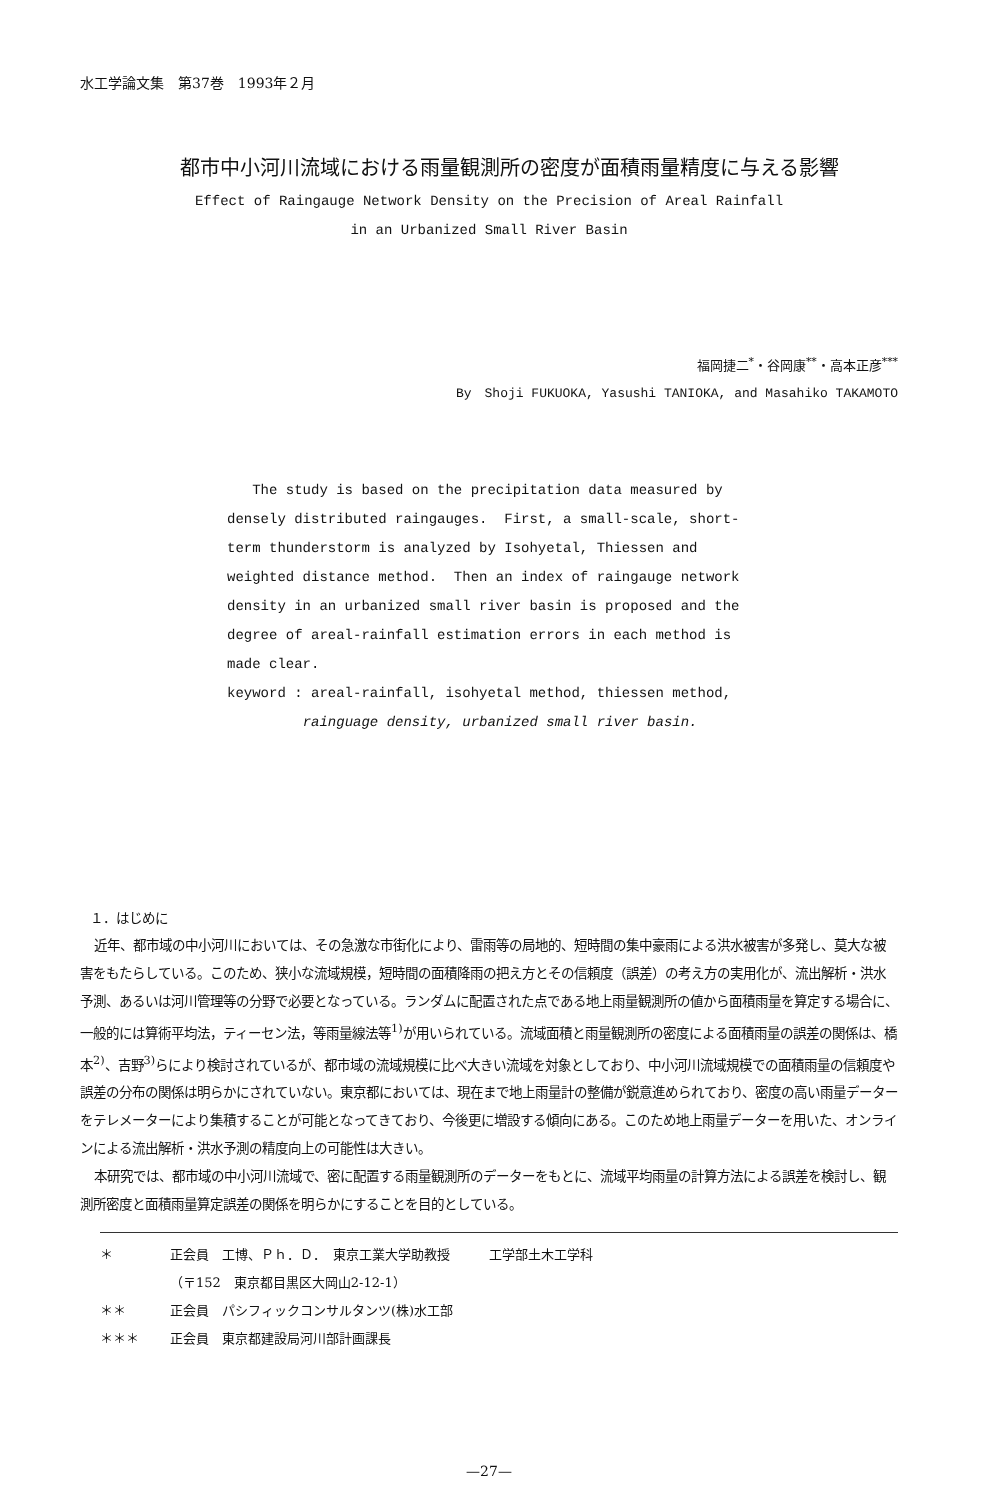水工学論文集　第37巻　1993年２月
都市中小河川流域における雨量観測所の密度が面積雨量精度に与える影響
Effect of Raingauge Network Density on the Precision of Areal Rainfall
in an Urbanized Small River Basin
福岡捷二<sup>*</sup>・谷岡康<sup>**</sup>・高本正彦<sup>***</sup>
By　Shoji FUKUOKA, Yasushi TANIOKA, and Masahiko TAKAMOTO
The study is based on the precipitation data measured by densely distributed raingauges. First, a small-scale, short-term thunderstorm is analyzed by Isohyetal, Thiessen and weighted distance method. Then an index of raingauge network density in an urbanized small river basin is proposed and the degree of areal-rainfall estimation errors in each method is made clear.
keyword : areal-rainfall, isohyetal method, thiessen method,
rainguage density, urbanized small river basin.
１．はじめに
近年、都市域の中小河川においては、その急激な市街化により、雷雨等の局地的、短時間の集中豪雨による洪水被害が多発し、莫大な被害をもたらしている。このため、狭小な流域規模，短時間の面積降雨の把え方とその信頼度（誤差）の考え方の実用化が、流出解析・洪水予測、あるいは河川管理等の分野で必要となっている。ランダムに配置された点である地上雨量観測所の値から面積雨量を算定する場合に、一般的には算術平均法，ティーセン法，等雨量線法等<sup>1)</sup>が用いられている。流域面積と雨量観測所の密度による面積雨量の誤差の関係は、橋本<sup>2)</sup>、吉野<sup>3)</sup>らにより検討されているが、都市域の流域規模に比べ大きい流域を対象としており、中小河川流域規模での面積雨量の信頼度や誤差の分布の関係は明らかにされていない。東京都においては、現在まで地上雨量計の整備が鋭意進められており、密度の高い雨量データーをテレメーターにより集積することが可能となってきており、今後更に増設する傾向にある。このため地上雨量データーを用いた、オンラインによる流出解析・洪水予測の精度向上の可能性は大きい。
本研究では、都市域の中小河川流域で、密に配置する雨量観測所のデーターをもとに、流域平均雨量の計算方法による誤差を検討し、観測所密度と面積雨量算定誤差の関係を明らかにすることを目的としている。
＊ 正会員　工博、Ｐｈ．Ｄ．　東京工業大学助教授　　　工学部土木工学科
（〒152　東京都目黒区大岡山2-12-1）
＊＊ 正会員　パシフィックコンサルタンツ(株)水工部
＊＊＊ 正会員　東京都建設局河川部計画課長
—27—